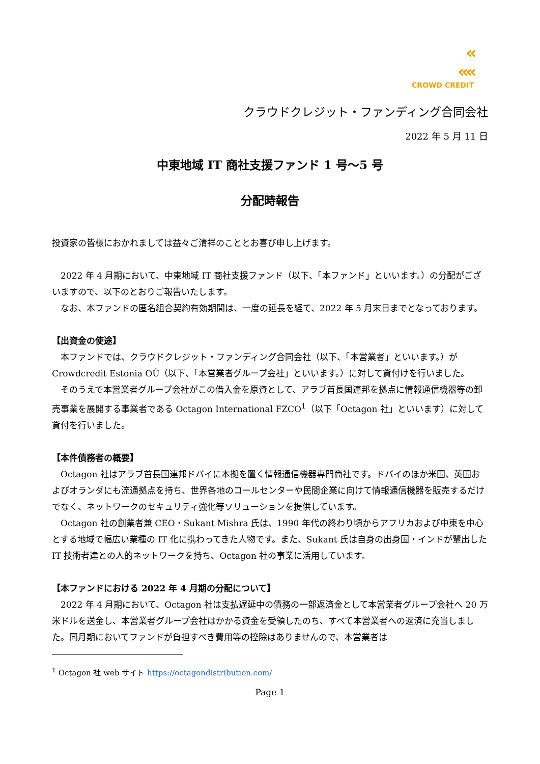«
««
CROWD CREDIT
クラウドクレジット・ファンディング合同会社
2022 年 5 月 11 日
中東地域 IT 商社支援ファンド 1 号～5 号
分配時報告
投資家の皆様におかれましては益々ご清祥のこととお喜び申し上げます。
2022 年 4 月期において、中東地域 IT 商社支援ファンド（以下、「本ファンド」といいます。）の分配がございますので、以下のとおりご報告いたします。
なお、本ファンドの匿名組合契約有効期間は、一度の延長を経て、2022 年 5 月末日までとなっております。
【出資金の使途】
本ファンドでは、クラウドクレジット・ファンディング合同会社（以下、「本営業者」といいます。）が Crowdcredit Estonia OÜ（以下、「本営業者グループ会社」といいます。）に対して貸付けを行いました。
そのうえで本営業者グループ会社がこの借入金を原資として、アラブ首長国連邦を拠点に情報通信機器等の卸売事業を展開する事業者である Octagon International FZCO<sup>1</sup>（以下「Octagon 社」といいます）に対して貸付を行いました。
【本件債務者の概要】
Octagon 社はアラブ首長国連邦ドバイに本拠を置く情報通信機器専門商社です。ドバイのほか米国、英国およびオランダにも流通拠点を持ち、世界各地のコールセンターや民間企業に向けて情報通信機器を販売するだけでなく、ネットワークのセキュリティ強化等ソリューションを提供しています。
Octagon 社の創業者兼 CEO・Sukant Mishra 氏は、1990 年代の終わり頃からアフリカおよび中東を中心とする地域で幅広い業種の IT 化に携わってきた人物です。また、Sukant 氏は自身の出身国・インドが輩出した IT 技術者達との人的ネットワークを持ち、Octagon 社の事業に活用しています。
【本ファンドにおける 2022 年 4 月期の分配について】
2022 年 4 月期において、Octagon 社は支払遅延中の債務の一部返済金として本営業者グループ会社へ 20 万米ドルを送金し、本営業者グループ会社はかかる資金を受領したのち、すべて本営業者への返済に充当しました。同月期においてファンドが負担すべき費用等の控除はありませんので、本営業者は
<sup>1</sup> Octagon 社 web サイト https://octagondistribution.com/
Page 1